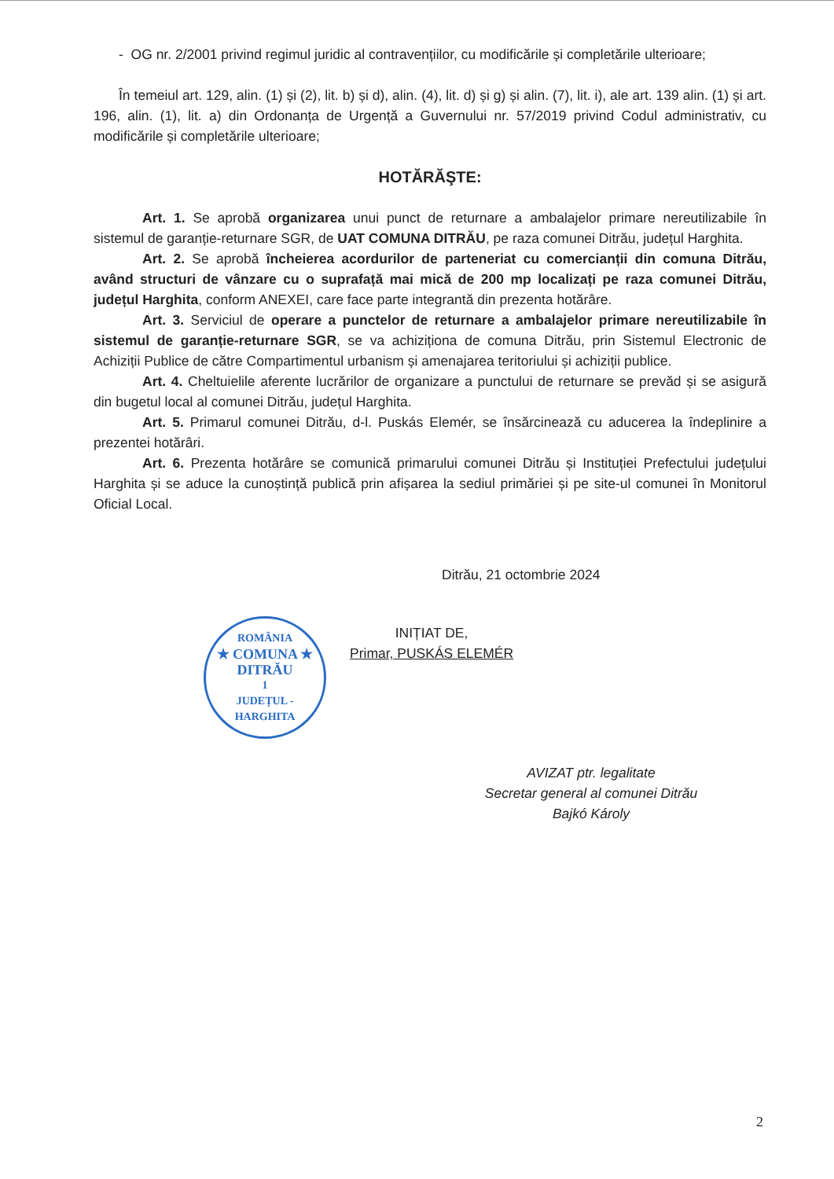- OG nr. 2/2001 privind regimul juridic al contravențiilor, cu modificările și completările ulterioare;
În temeiul art. 129, alin. (1) și (2), lit. b) și d), alin. (4), lit. d) și g) și alin. (7), lit. i), ale art. 139 alin. (1) și art. 196, alin. (1), lit. a) din Ordonanța de Urgență a Guvernului nr. 57/2019 privind Codul administrativ, cu modificările și completările ulterioare;
HOTĂRĂŞTE:
Art. 1. Se aprobă organizarea unui punct de returnare a ambalajelor primare nereutilizabile în sistemul de garanție-returnare SGR, de UAT COMUNA DITRĂU, pe raza comunei Ditrău, județul Harghita.
Art. 2. Se aprobă încheierea acordurilor de parteneriat cu comercianții din comuna Ditrău, având structuri de vânzare cu o suprafață mai mică de 200 mp localizați pe raza comunei Ditrău, județul Harghita, conform ANEXEI, care face parte integrantă din prezenta hotărâre.
Art. 3. Serviciul de operare a punctelor de returnare a ambalajelor primare nereutilizabile în sistemul de garanție-returnare SGR, se va achiziționa de comuna Ditrău, prin Sistemul Electronic de Achiziții Publice de către Compartimentul urbanism și amenajarea teritoriului și achiziții publice.
Art. 4. Cheltuielile aferente lucrărilor de organizare a punctului de returnare se prevăd și se asigură din bugetul local al comunei Ditrău, județul Harghita.
Art. 5. Primarul comunei Ditrău, d-l. Puskás Elemér, se însărcinează cu aducerea la îndeplinire a prezentei hotărâri.
Art. 6. Prezenta hotărâre se comunică primarului comunei Ditrău și Instituției Prefectului județului Harghita și se aduce la cunoștință publică prin afișarea la sediul primăriei și pe site-ul comunei în Monitorul Oficial Local.
Ditrău, 21 octombrie 2024
ROMÂNIA
★ COMUNA ★
DITRĂU
1
JUDEȚUL - HARGHITA
INIȚIAT DE,
Primar, PUSKÁS ELEMÉR
AVIZAT ptr. legalitate
Secretar general al comunei Ditrău
Bajkó Károly
2